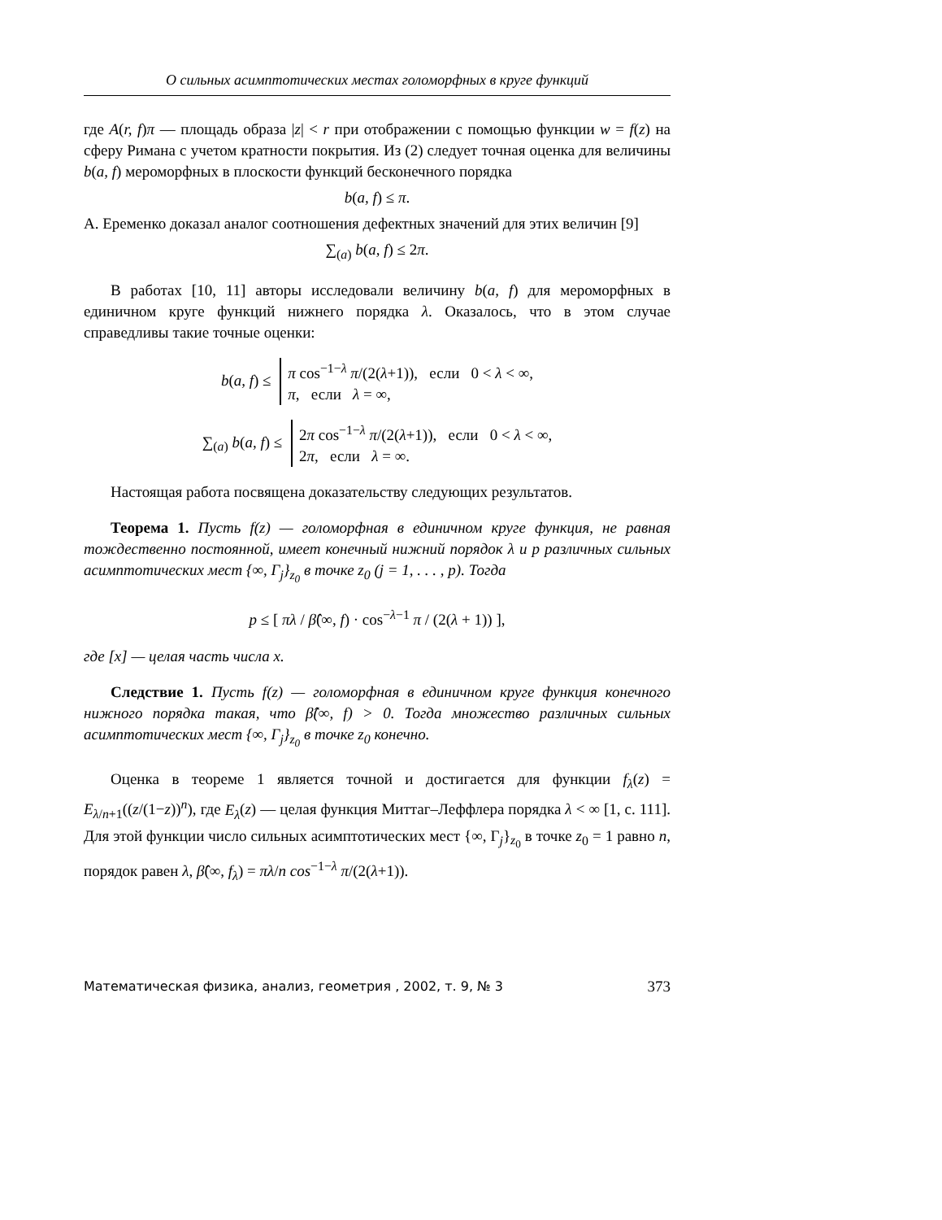О сильных асимптотических местах голоморфных в круге функций
где A(r, f)π — площадь образа |z| < r при отображении с помощью функции w = f(z) на сферу Римана с учетом кратности покрытия. Из (2) следует точная оценка для величины b(a, f) мероморфных в плоскости функций бесконечного порядка
b(a, f) ≤ π.
А. Еременко доказал аналог соотношения дефектных значений для этих величин [9]
∑<sub>(a)</sub> b(a, f) ≤ 2π.
В работах [10, 11] авторы исследовали величину b(a, f) для мероморфных в единичном круге функций нижнего порядка λ. Оказалось, что в этом случае справедливы такие точные оценки:
b(a, f) ≤ π cos<sup>−1−λ</sup> π/(2(λ+1)), если 0 < λ < ∞,
π, если λ = ∞,
∑<sub>(a)</sub> b(a, f) ≤ 2π cos<sup>−1−λ</sup> π/(2(λ+1)), если 0 < λ < ∞,
2π, если λ = ∞.
Настоящая работа посвящена доказательству следующих результатов.
Теорема 1. Пусть f(z) — голоморфная в единичном круге функция, не равная тождественно постоянной, имеет конечный нижний порядок λ и p различных сильных асимптотических мест {∞, Γ<sub>j</sub>}<sub>z<sub>0</sub></sub> в точке z<sub>0</sub> (j = 1, . . . , p). Тогда
p ≤ [ πλ / β̂(∞, f) · cos<sup>−λ−1</sup> π / (2(λ + 1)) ],
где [x] — целая часть числа x.
Следствие 1. Пусть f(z) — голоморфная в единичном круге функция конечного нижного порядка такая, что β̂(∞, f) > 0. Тогда множество различных сильных асимптотических мест {∞, Γ<sub>j</sub>}<sub>z<sub>0</sub></sub> в точке z<sub>0</sub> конечно.
Оценка в теореме 1 является точной и достигается для функции f<sub>λ</sub>(z) = E<sub>λ/n+1</sub>((z/(1−z))<sup>n</sup>), где E<sub>λ</sub>(z) — целая функция Миттаг–Леффлера порядка λ < ∞ [1, с. 111]. Для этой функции число сильных асимптотических мест {∞, Γ<sub>j</sub>}<sub>z<sub>0</sub></sub> в точке z<sub>0</sub> = 1 равно n, порядок равен λ, β̂(∞, f<sub>λ</sub>) = πλ/n cos<sup>−1−λ</sup> π/(2(λ+1)).
Математическая физика, анализ, геометрия , 2002, т. 9, № 3 373